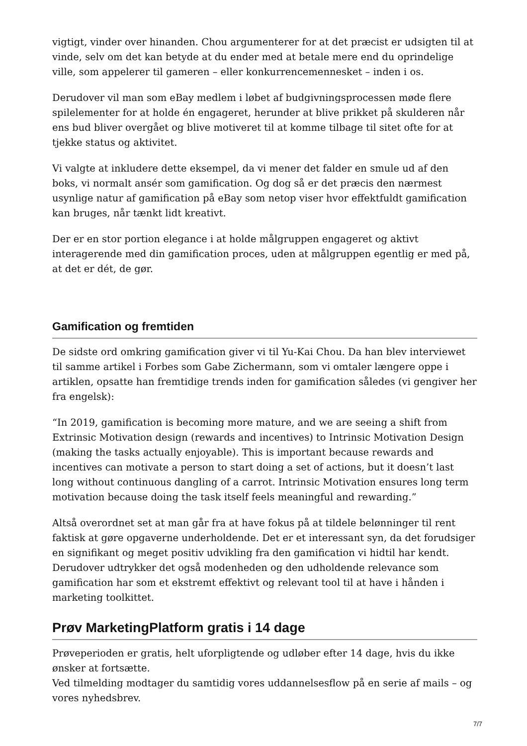vigtigt, vinder over hinanden. Chou argumenterer for at det præcist er udsigten til at vinde, selv om det kan betyde at du ender med at betale mere end du oprindelige ville, som appelerer til gameren – eller konkurrencemennesket – inden i os.
Derudover vil man som eBay medlem i løbet af budgivningsprocessen møde flere spilelementer for at holde én engageret, herunder at blive prikket på skulderen når ens bud bliver overgået og blive motiveret til at komme tilbage til sitet ofte for at tjekke status og aktivitet.
Vi valgte at inkludere dette eksempel, da vi mener det falder en smule ud af den boks, vi normalt ansér som gamification. Og dog så er det præcis den nærmest usynlige natur af gamification på eBay som netop viser hvor effektfuldt gamification kan bruges, når tænkt lidt kreativt.
Der er en stor portion elegance i at holde målgruppen engageret og aktivt interagerende med din gamification proces, uden at målgruppen egentlig er med på, at det er dét, de gør.
Gamification og fremtiden
De sidste ord omkring gamification giver vi til Yu-Kai Chou. Da han blev interviewet til samme artikel i Forbes som Gabe Zichermann, som vi omtaler længere oppe i artiklen, opsatte han fremtidige trends inden for gamification således (vi gengiver her fra engelsk):
“In 2019, gamification is becoming more mature, and we are seeing a shift from Extrinsic Motivation design (rewards and incentives) to Intrinsic Motivation Design (making the tasks actually enjoyable). This is important because rewards and incentives can motivate a person to start doing a set of actions, but it doesn’t last long without continuous dangling of a carrot. Intrinsic Motivation ensures long term motivation because doing the task itself feels meaningful and rewarding.”
Altså overordnet set at man går fra at have fokus på at tildele belønninger til rent faktisk at gøre opgaverne underholdende. Det er et interessant syn, da det forudsiger en signifikant og meget positiv udvikling fra den gamification vi hidtil har kendt. Derudover udtrykker det også modenheden og den udholdende relevance som gamification har som et ekstremt effektivt og relevant tool til at have i hånden i marketing toolkittet.
Prøv MarketingPlatform gratis i 14 dage
Prøveperioden er gratis, helt uforpligtende og udløber efter 14 dage, hvis du ikke ønsker at fortsætte.
Ved tilmelding modtager du samtidig vores uddannelsesflow på en serie af mails – og vores nyhedsbrev.
7/7